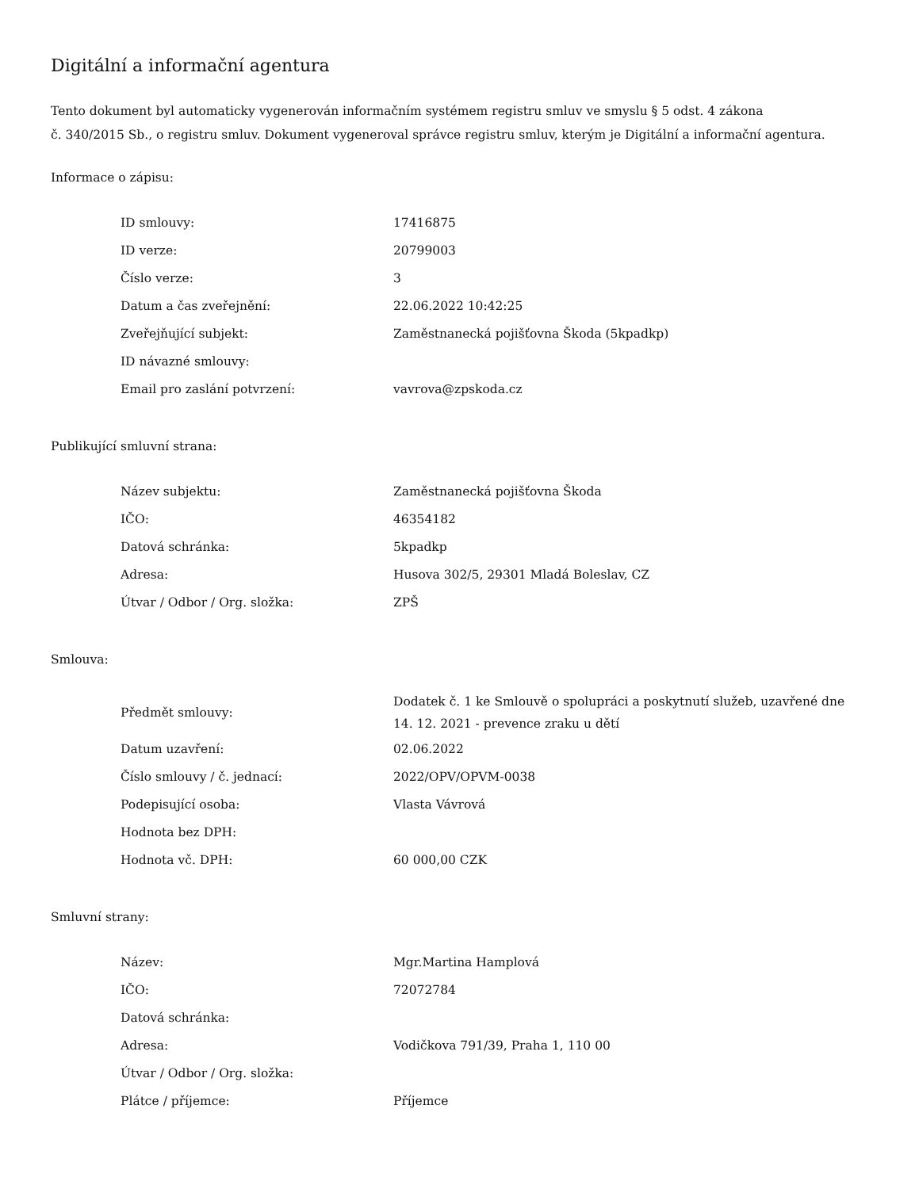Digitální a informační agentura
Tento dokument byl automaticky vygenerován informačním systémem registru smluv ve smyslu § 5 odst. 4 zákona
č. 340/2015 Sb., o registru smluv. Dokument vygeneroval správce registru smluv, kterým je Digitální a informační agentura.
Informace o zápisu:
| ID smlouvy: | 17416875 |
| ID verze: | 20799003 |
| Číslo verze: | 3 |
| Datum a čas zveřejnění: | 22.06.2022 10:42:25 |
| Zveřejňující subjekt: | Zaměstnanecká pojišťovna Škoda (5kpadkp) |
| ID návazné smlouvy: | |
| Email pro zaslání potvrzení: | vavrova@zpskoda.cz |
Publikující smluvní strana:
| Název subjektu: | Zaměstnanecká pojišťovna Škoda |
| IČO: | 46354182 |
| Datová schránka: | 5kpadkp |
| Adresa: | Husova 302/5, 29301 Mladá Boleslav, CZ |
| Útvar / Odbor / Org. složka: | ZPŠ |
Smlouva:
| Předmět smlouvy: | Dodatek č. 1 ke Smlouvě o spolupráci a poskytnutí služeb, uzavřené dne 14. 12. 2021 - prevence zraku u dětí |
| Datum uzavření: | 02.06.2022 |
| Číslo smlouvy / č. jednací: | 2022/OPV/OPVM-0038 |
| Podepisující osoba: | Vlasta Vávrová |
| Hodnota bez DPH: | |
| Hodnota vč. DPH: | 60 000,00 CZK |
Smluvní strany:
| Název: | Mgr.Martina Hamplová |
| IČO: | 72072784 |
| Datová schránka: | |
| Adresa: | Vodičkova 791/39, Praha 1, 110 00 |
| Útvar / Odbor / Org. složka: | |
| Plátce / příjemce: | Příjemce |